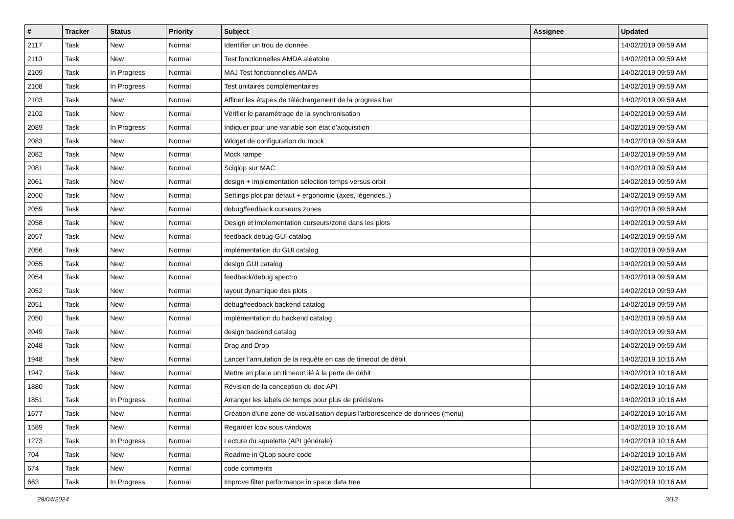| # | Tracker | Status | Priority | Subject | Assignee | Updated |
| --- | --- | --- | --- | --- | --- | --- |
| 2117 | Task | New | Normal | Identifier un trou de donnée | | 14/02/2019 09:59 AM |
| 2110 | Task | New | Normal | Test fonctionnelles AMDA aléatoire | | 14/02/2019 09:59 AM |
| 2109 | Task | In Progress | Normal | MAJ Test fonctionnelles AMDA | | 14/02/2019 09:59 AM |
| 2108 | Task | In Progress | Normal | Test unitaires complémentaires | | 14/02/2019 09:59 AM |
| 2103 | Task | New | Normal | Affiner les étapes de téléchargement de la progress bar | | 14/02/2019 09:59 AM |
| 2102 | Task | New | Normal | Vérifier le paramétrage de la synchronisation | | 14/02/2019 09:59 AM |
| 2089 | Task | In Progress | Normal | Indiquer pour une variable son état d'acquisition | | 14/02/2019 09:59 AM |
| 2083 | Task | New | Normal | Widget de configuration du mock | | 14/02/2019 09:59 AM |
| 2082 | Task | New | Normal | Mock rampe | | 14/02/2019 09:59 AM |
| 2081 | Task | New | Normal | Sciqlop sur MAC | | 14/02/2019 09:59 AM |
| 2061 | Task | New | Normal | design + implementation sélection temps versus orbit | | 14/02/2019 09:59 AM |
| 2060 | Task | New | Normal | Settings plot par défaut + ergonomie (axes, légendes..) | | 14/02/2019 09:59 AM |
| 2059 | Task | New | Normal | debug/feedback curseurs zones | | 14/02/2019 09:59 AM |
| 2058 | Task | New | Normal | Design et implementation curseurs/zone dans les plots | | 14/02/2019 09:59 AM |
| 2057 | Task | New | Normal | feedback debug GUI catalog | | 14/02/2019 09:59 AM |
| 2056 | Task | New | Normal | implémentation du GUI catalog | | 14/02/2019 09:59 AM |
| 2055 | Task | New | Normal | design GUI catalog | | 14/02/2019 09:59 AM |
| 2054 | Task | New | Normal | feedback/debug spectro | | 14/02/2019 09:59 AM |
| 2052 | Task | New | Normal | layout dynamique des plots | | 14/02/2019 09:59 AM |
| 2051 | Task | New | Normal | debug/feedback backend catalog | | 14/02/2019 09:59 AM |
| 2050 | Task | New | Normal | implémentation du backend catalog | | 14/02/2019 09:59 AM |
| 2049 | Task | New | Normal | design backend catalog | | 14/02/2019 09:59 AM |
| 2048 | Task | New | Normal | Drag and Drop | | 14/02/2019 09:59 AM |
| 1948 | Task | New | Normal | Lancer l'annulation de la requête en cas de timeout de débit | | 14/02/2019 10:16 AM |
| 1947 | Task | New | Normal | Mettre en place un timeout lié à la perte de débit | | 14/02/2019 10:16 AM |
| 1880 | Task | New | Normal | Révision de la conception du doc API | | 14/02/2019 10:16 AM |
| 1851 | Task | In Progress | Normal | Arranger les labels de temps pour plus de précisions | | 14/02/2019 10:16 AM |
| 1677 | Task | New | Normal | Création d'une zone de visualisation depuis l'arborescence de données (menu) | | 14/02/2019 10:16 AM |
| 1589 | Task | New | Normal | Regarder lcov sous windows | | 14/02/2019 10:16 AM |
| 1273 | Task | In Progress | Normal | Lecture du squelette (API générale) | | 14/02/2019 10:16 AM |
| 704 | Task | New | Normal | Readme in QLop soure code | | 14/02/2019 10:16 AM |
| 674 | Task | New | Normal | code comments | | 14/02/2019 10:16 AM |
| 663 | Task | In Progress | Normal | Improve filter performance in space data tree | | 14/02/2019 10:16 AM |
29/04/2024 3/13